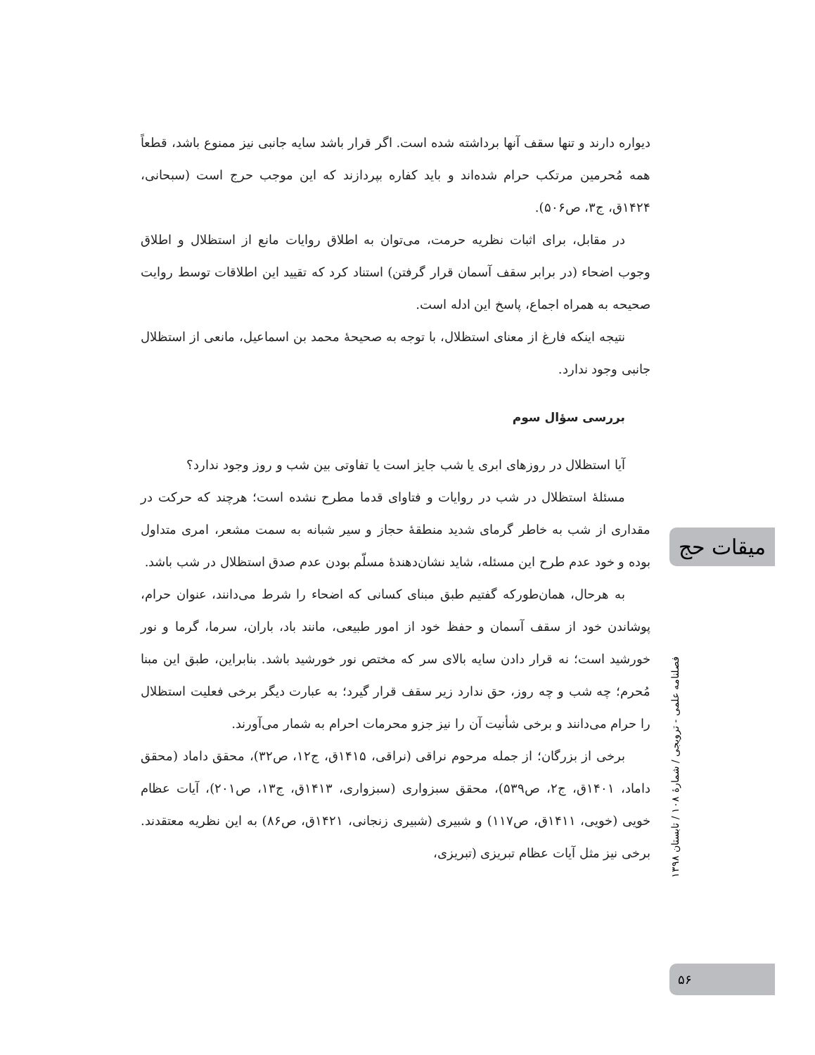دیواره دارند و تنها سقف آنها برداشته شده است. اگر قرار باشد سایه جانبی نیز ممنوع باشد، قطعاً همه مُحرمین مرتکب حرام شده‌اند و باید کفاره بپردازند که این موجب حرج است (سبحانی، ۱۴۲۴ق، ج۳، ص۵۰۶).
در مقابل، برای اثبات نظریه حرمت، می‌توان به اطلاق روایات مانع از استظلال و اطلاق وجوب اضحاء (در برابر سقف آسمان قرار گرفتن) استناد کرد که تقیید این اطلاقات توسط روایت صحیحه به همراه اجماع، پاسخ این ادله است.
نتیجه اینکه فارغ از معنای استظلال، با توجه به صحیحهٔ محمد بن اسماعیل، مانعی از استظلال جانبی وجود ندارد.
بررسی سؤال سوم
آیا استظلال در روزهای ابری یا شب جایز است یا تفاوتی بین شب و روز وجود ندارد؟
مسئلهٔ استظلال در شب در روایات و فتاوای قدما مطرح نشده است؛ هرچند که حرکت در مقداری از شب به خاطر گرمای شدید منطقهٔ حجاز و سیر شبانه به سمت مشعر، امری متداول بوده و خود عدم طرح این مسئله، شاید نشان‌دهندهٔ مسلّم بودن عدم صدق استظلال در شب باشد.
به هرحال، همان‌طورکه گفتیم طبق مبنای کسانی که اضحاء را شرط می‌دانند، عنوان حرام، پوشاندن خود از سقف آسمان و حفظ خود از امور طبیعی، مانند باد، باران، سرما، گرما و نور خورشید است؛ نه قرار دادن سایه بالای سر که مختص نور خورشید باشد. بنابراین، طبق این مبنا مُحرم؛ چه شب و چه روز، حق ندارد زیر سقف قرار گیرد؛ به عبارت دیگر برخی فعلیت استظلال را حرام می‌دانند و برخی شأنیت آن را نیز جزو محرمات احرام به شمار می‌آورند.
برخی از بزرگان؛ از جمله مرحوم نراقی (نراقی، ۱۴۱۵ق، ج۱۲، ص۳۲)، محقق داماد (محقق داماد، ۱۴۰۱ق، ج۲، ص۵۳۹)، محقق سبزواری (سبزواری، ۱۴۱۳ق، ج۱۳، ص۲۰۱)، آیات عظام خویی (خویی، ۱۴۱۱ق، ص۱۱۷) و شبیری (شبیری زنجانی، ۱۴۲۱ق، ص۸۶) به این نظریه معتقدند. برخی نیز مثل آیات عظام تبریزی (تبریزی،
میقات حج
فصلنامه علمی - ترویجی / شمارهٔ ۱۰۸ / تابستان ۱۳۹۸
۵۶